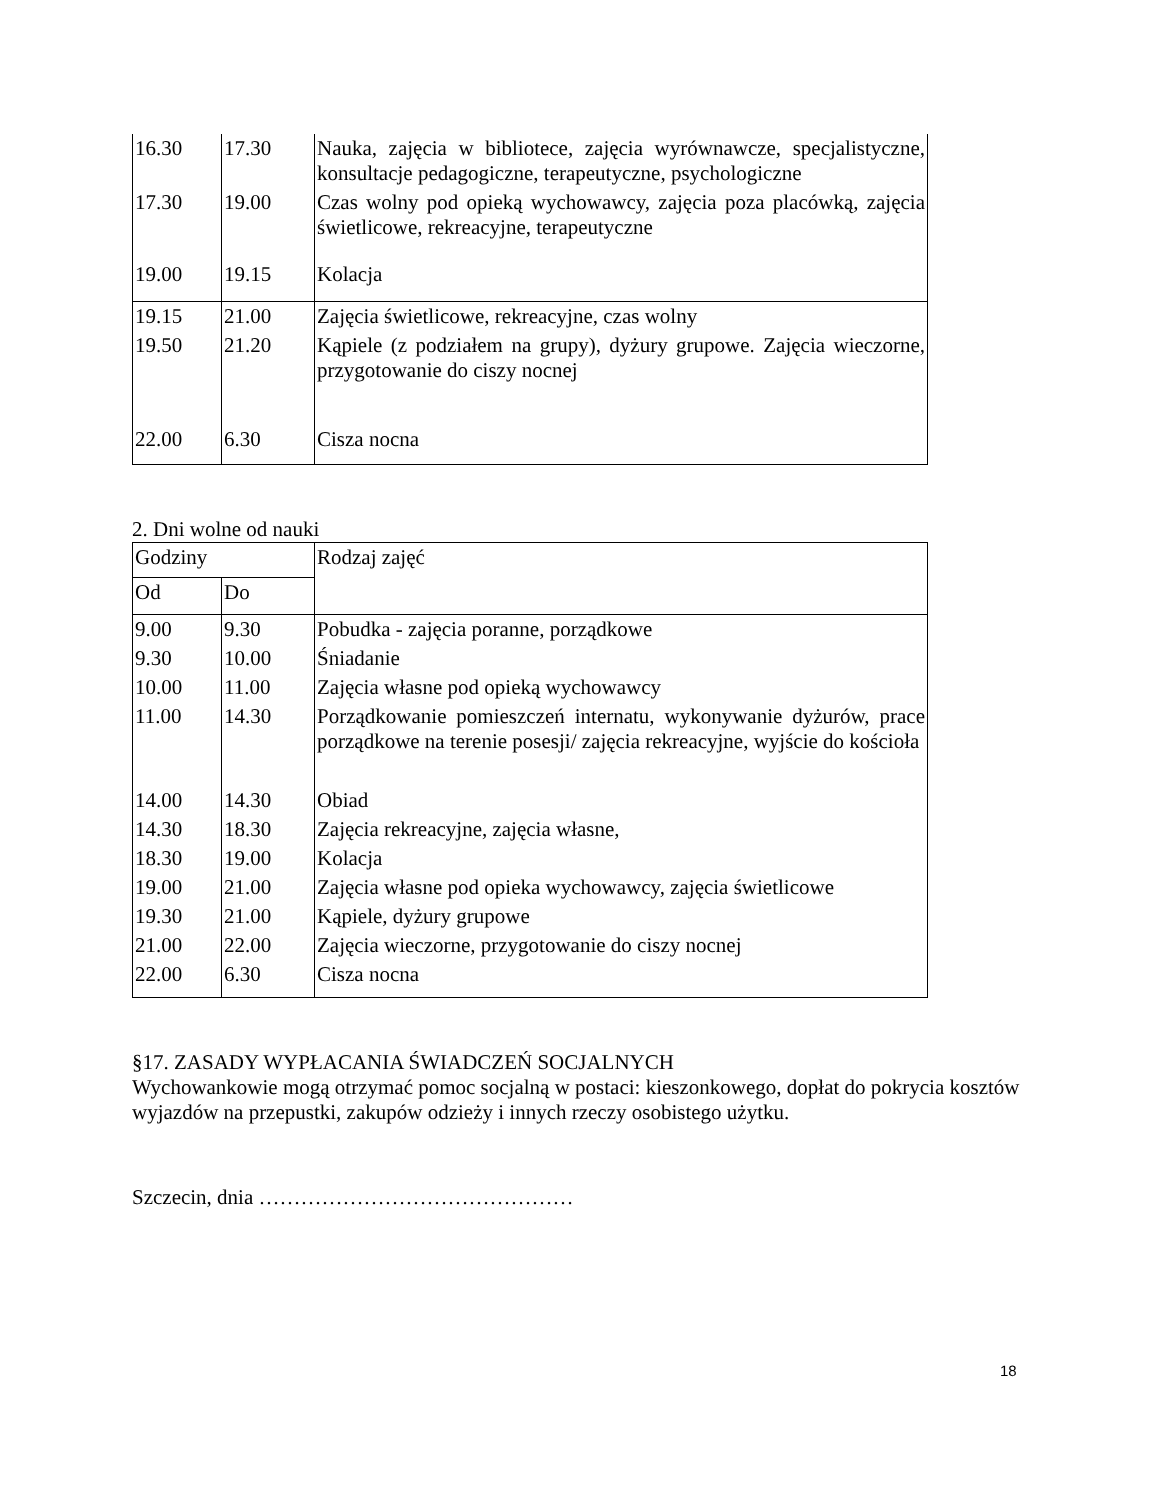| 16.30 | 17.30 | Nauka, zajęcia w bibliotece, zajęcia wyrównawcze, specjalistyczne, konsultacje pedagogiczne, terapeutyczne, psychologiczne |
| 17.30 | 19.00 | Czas wolny pod opieką wychowawcy, zajęcia poza placówką, zajęcia świetlicowe, rekreacyjne, terapeutyczne |
| 19.00 | 19.15 | Kolacja |
| 19.15 | 21.00 | Zajęcia świetlicowe, rekreacyjne, czas wolny |
| 19.50 | 21.20 | Kąpiele (z podziałem na grupy), dyżury grupowe. Zajęcia wieczorne, przygotowanie do ciszy nocnej |
| 22.00 | 6.30 | Cisza nocna |
2. Dni wolne od nauki
| Godziny | | Rodzaj zajęć |
| --- | --- | --- |
| Od | Do | |
| 9.00 | 9.30 | Pobudka - zajęcia poranne, porządkowe |
| 9.30 | 10.00 | Śniadanie |
| 10.00 | 11.00 | Zajęcia własne pod opieką wychowawcy |
| 11.00 | 14.30 | Porządkowanie pomieszczeń internatu, wykonywanie dyżurów, prace porządkowe na terenie posesji/ zajęcia rekreacyjne, wyjście do kościoła |
| 14.00 | 14.30 | Obiad |
| 14.30 | 18.30 | Zajęcia rekreacyjne, zajęcia własne, |
| 18.30 | 19.00 | Kolacja |
| 19.00 | 21.00 | Zajęcia własne pod opieka wychowawcy, zajęcia świetlicowe |
| 19.30 | 21.00 | Kąpiele, dyżury grupowe |
| 21.00 | 22.00 | Zajęcia wieczorne, przygotowanie do ciszy nocnej |
| 22.00 | 6.30 | Cisza nocna |
§17. ZASADY WYPŁACANIA ŚWIADCZEŃ SOCJALNYCH
Wychowankowie mogą otrzymać pomoc socjalną w postaci: kieszonkowego, dopłat do pokrycia kosztów wyjazdów na przepustki, zakupów odzieży i innych rzeczy osobistego użytku.
Szczecin, dnia ………………………………………
18